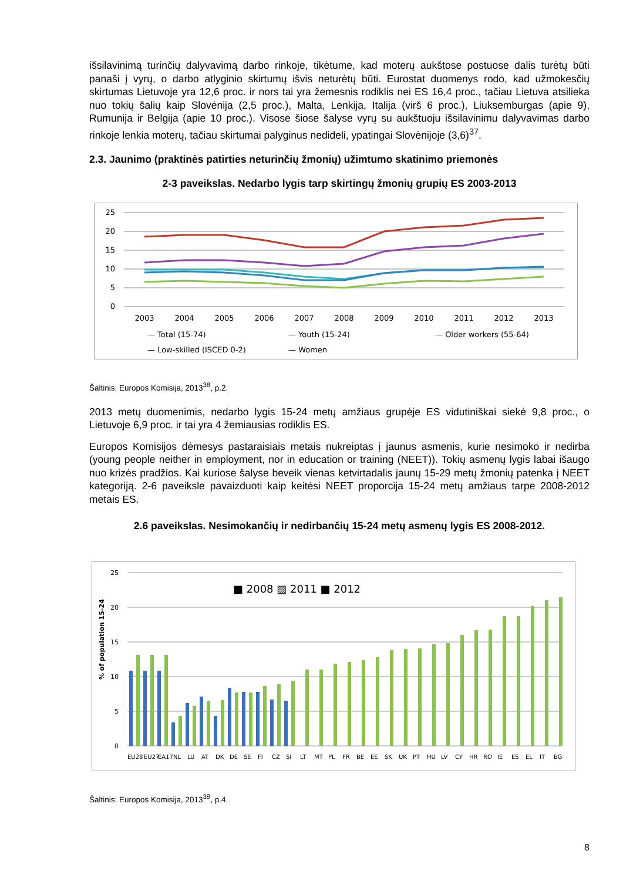išsilavinimą turinčių dalyvavimą darbo rinkoje, tikėtume, kad moterų aukštose postuose dalis turėtų būti panaši į vyrų, o darbo atlyginio skirtumų išvis neturėtų būti. Eurostat duomenys rodo, kad užmokesčių skirtumas Lietuvoje yra 12,6 proc. ir nors tai yra žemesnis rodiklis nei ES 16,4 proc., tačiau Lietuva atsilieka nuo tokių šalių kaip Slovėnija (2,5 proc.), Malta, Lenkija, Italija (virš 6 proc.), Liuksemburgas (apie 9), Rumunija ir Belgija (apie 10 proc.). Visose šiose šalyse vyrų su aukštuoju išsilavinimu dalyvavimas darbo rinkoje lenkia moterų, tačiau skirtumai palyginus nedideli, ypatingai Slovėnijoje (3,6)<sup>37</sup>.
2.3. Jaunimo (praktinės patirties neturinčių žmonių) užimtumo skatinimo priemonės
2-3 paveikslas. Nedarbo lygis tarp skirtingų žmonių grupių ES 2003-2013
25
20
15
10
5
0
2003
2004
2005
2006
2007
2008
2009
2010
2011
2012
2013
— Total (15-74)
— Youth (15-24)
— Older workers (55-64)
— Low-skilled (ISCED 0-2)
— Women
Šaltinis: Europos Komisija, 2013<sup>38</sup>, p.2.
2013 metų duomenimis, nedarbo lygis 15-24 metų amžiaus grupėje ES vidutiniškai siekė 9,8 proc., o Lietuvoje 6,9 proc. ir tai yra 4 žemiausias rodiklis ES.
Europos Komisijos dėmesys pastaraisiais metais nukreiptas į jaunus asmenis, kurie nesimoko ir nedirba (young people neither in employment, nor in education or training (NEET)). Tokių asmenų lygis labai išaugo nuo krizės pradžios. Kai kuriose šalyse beveik vienas ketvirtadalis jaunų 15-29 metų žmonių patenka į NEET kategoriją. 2-6 paveiksle pavaizduoti kaip keitėsi NEET proporcija 15-24 metų amžiaus tarpe 2008-2012 metais ES.
2.6 paveikslas. Nesimokančių ir nedirbančių 15-24 metų asmenų lygis ES 2008-2012.
25
20
15
10
5
0
% of population 15-24
■ 2008 ▨ 2011 ■ 2012
EU28
EU27
EA17
NL
LU
AT
DK
DE
SE
FI
CZ
SI
LT
MT
PL
FR
BE
EE
SK
UK
PT
HU
LV
CY
HR
RO
IE
ES
EL
IT
BG
Šaltinis: Europos Komisija, 2013<sup>39</sup>, p.4.
8